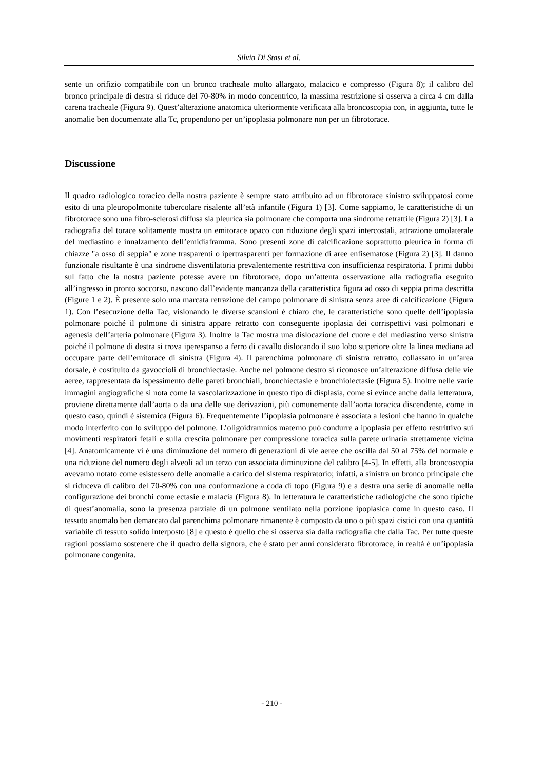Silvia Di Stasi et al.
sente un orifizio compatibile con un bronco tracheale molto allargato, malacico e compresso (Figura 8); il calibro del bronco principale di destra si riduce del 70-80% in modo concentrico, la massima restrizione si osserva a circa 4 cm dalla carena tracheale (Figura 9). Quest’alterazione anatomica ulteriormente verificata alla broncoscopia con, in aggiunta, tutte le anomalie ben documentate alla Tc, propendono per un’ipoplasia polmonare non per un fibrotorace.
Discussione
Il quadro radiologico toracico della nostra paziente è sempre stato attribuito ad un fibrotorace sinistro sviluppatosi come esito di una pleuropolmonite tubercolare risalente all’età infantile (Figura 1) [3]. Come sappiamo, le caratteristiche di un fibrotorace sono una fibro-sclerosi diffusa sia pleurica sia polmonare che comporta una sindrome retrattile (Figura 2) [3]. La radiografia del torace solitamente mostra un emitorace opaco con riduzione degli spazi intercostali, attrazione omolaterale del mediastino e innalzamento dell’emidiaframma. Sono presenti zone di calcificazione soprattutto pleurica in forma di chiazze "a osso di seppia" e zone trasparenti o ipertrasparenti per formazione di aree enfisematose (Figura 2) [3]. Il danno funzionale risultante è una sindrome disventilatoria prevalentemente restrittiva con insufficienza respiratoria. I primi dubbi sul fatto che la nostra paziente potesse avere un fibrotorace, dopo un’attenta osservazione alla radiografia eseguito all’ingresso in pronto soccorso, nascono dall’evidente mancanza della caratteristica figura ad osso di seppia prima descritta (Figure 1 e 2). È presente solo una marcata retrazione del campo polmonare di sinistra senza aree di calcificazione (Figura 1). Con l’esecuzione della Tac, visionando le diverse scansioni è chiaro che, le caratteristiche sono quelle dell’ipoplasia polmonare poiché il polmone di sinistra appare retratto con conseguente ipoplasia dei corrispettivi vasi polmonari e agenesia dell’arteria polmonare (Figura 3). Inoltre la Tac mostra una dislocazione del cuore e del mediastino verso sinistra poiché il polmone di destra si trova iperespanso a ferro di cavallo dislocando il suo lobo superiore oltre la linea mediana ad occupare parte dell’emitorace di sinistra (Figura 4). Il parenchima polmonare di sinistra retratto, collassato in un’area dorsale, è costituito da gavoccioli di bronchiectasie. Anche nel polmone destro si riconosce un’alterazione diffusa delle vie aeree, rappresentata da ispessimento delle pareti bronchiali, bronchiectasie e bronchiolectasie (Figura 5). Inoltre nelle varie immagini angiografiche si nota come la vascolarizzazione in questo tipo di displasia, come si evince anche dalla letteratura, proviene direttamente dall’aorta o da una delle sue derivazioni, più comunemente dall’aorta toracica discendente, come in questo caso, quindi è sistemica (Figura 6). Frequentemente l’ipoplasia polmonare è associata a lesioni che hanno in qualche modo interferito con lo sviluppo del polmone. L’oligoidramnios materno può condurre a ipoplasia per effetto restrittivo sui movimenti respiratori fetali e sulla crescita polmonare per compressione toracica sulla parete urinaria strettamente vicina [4]. Anatomicamente vi è una diminuzione del numero di generazioni di vie aeree che oscilla dal 50 al 75% del normale e una riduzione del numero degli alveoli ad un terzo con associata diminuzione del calibro [4-5]. In effetti, alla broncoscopia avevamo notato come esistessero delle anomalie a carico del sistema respiratorio; infatti, a sinistra un bronco principale che si riduceva di calibro del 70-80% con una conformazione a coda di topo (Figura 9) e a destra una serie di anomalie nella configurazione dei bronchi come ectasie e malacia (Figura 8). In letteratura le caratteristiche radiologiche che sono tipiche di quest’anomalia, sono la presenza parziale di un polmone ventilato nella porzione ipoplasica come in questo caso. Il tessuto anomalo ben demarcato dal parenchima polmonare rimanente è composto da uno o più spazi cistici con una quantità variabile di tessuto solido interposto [8] e questo è quello che si osserva sia dalla radiografia che dalla Tac. Per tutte queste ragioni possiamo sostenere che il quadro della signora, che è stato per anni considerato fibrotorace, in realtà è un’ipoplasia polmonare congenita.
- 210 -